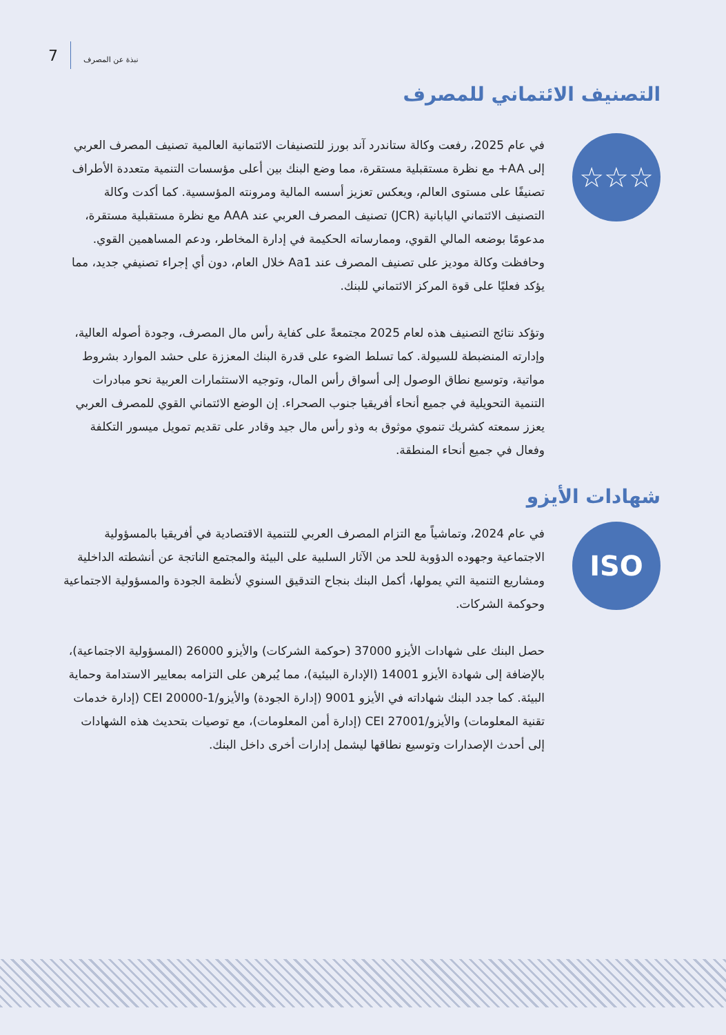7 نبذة عن المصرف
التصنيف الائتماني للمصرف
☆☆☆
في عام 2025، رفعت وكالة ستاندرد آند بورز للتصنيفات الائتمانية العالمية تصنيف المصرف العربي إلى AA+ مع نظرة مستقبلية مستقرة، مما وضع البنك بين أعلى مؤسسات التنمية متعددة الأطراف تصنيفًا على مستوى العالم، ويعكس تعزيز أسسه المالية ومرونته المؤسسية. كما أكدت وكالة التصنيف الائتماني اليابانية (JCR) تصنيف المصرف العربي عند AAA مع نظرة مستقبلية مستقرة، مدعومًا بوضعه المالي القوي، وممارساته الحكيمة في إدارة المخاطر، ودعم المساهمين القوي. وحافظت وكالة موديز على تصنيف المصرف عند Aa1 خلال العام، دون أي إجراء تصنيفي جديد، مما يؤكد فعليًا على قوة المركز الائتماني للبنك.
وتؤكد نتائج التصنيف هذه لعام 2025 مجتمعةً على كفاية رأس مال المصرف، وجودة أصوله العالية، وإدارته المنضبطة للسيولة. كما تسلط الضوء على قدرة البنك المعززة على حشد الموارد بشروط مواتية، وتوسيع نطاق الوصول إلى أسواق رأس المال، وتوجيه الاستثمارات العربية نحو مبادرات التنمية التحويلية في جميع أنحاء أفريقيا جنوب الصحراء. إن الوضع الائتماني القوي للمصرف العربي يعزز سمعته كشريك تنموي موثوق به وذو رأس مال جيد وقادر على تقديم تمويل ميسور التكلفة وفعال في جميع أنحاء المنطقة.
شهادات الأيزو
ISO
في عام 2024، وتماشياً مع التزام المصرف العربي للتنمية الاقتصادية في أفريقيا بالمسؤولية الاجتماعية وجهوده الدؤوبة للحد من الآثار السلبية على البيئة والمجتمع الناتجة عن أنشطته الداخلية ومشاريع التنمية التي يمولها، أكمل البنك بنجاح التدقيق السنوي لأنظمة الجودة والمسؤولية الاجتماعية وحوكمة الشركات.
حصل البنك على شهادات الأيزو 37000 (حوكمة الشركات) والأيزو 26000 (المسؤولية الاجتماعية)، بالإضافة إلى شهادة الأيزو 14001 (الإدارة البيئية)، مما يُبرهن على التزامه بمعايير الاستدامة وحماية البيئة. كما جدد البنك شهاداته في الأيزو 9001 (إدارة الجودة) والأيزو/CEI 20000-1 (إدارة خدمات تقنية المعلومات) والأيزو/CEI 27001 (إدارة أمن المعلومات)، مع توصيات بتحديث هذه الشهادات إلى أحدث الإصدارات وتوسيع نطاقها ليشمل إدارات أخرى داخل البنك.